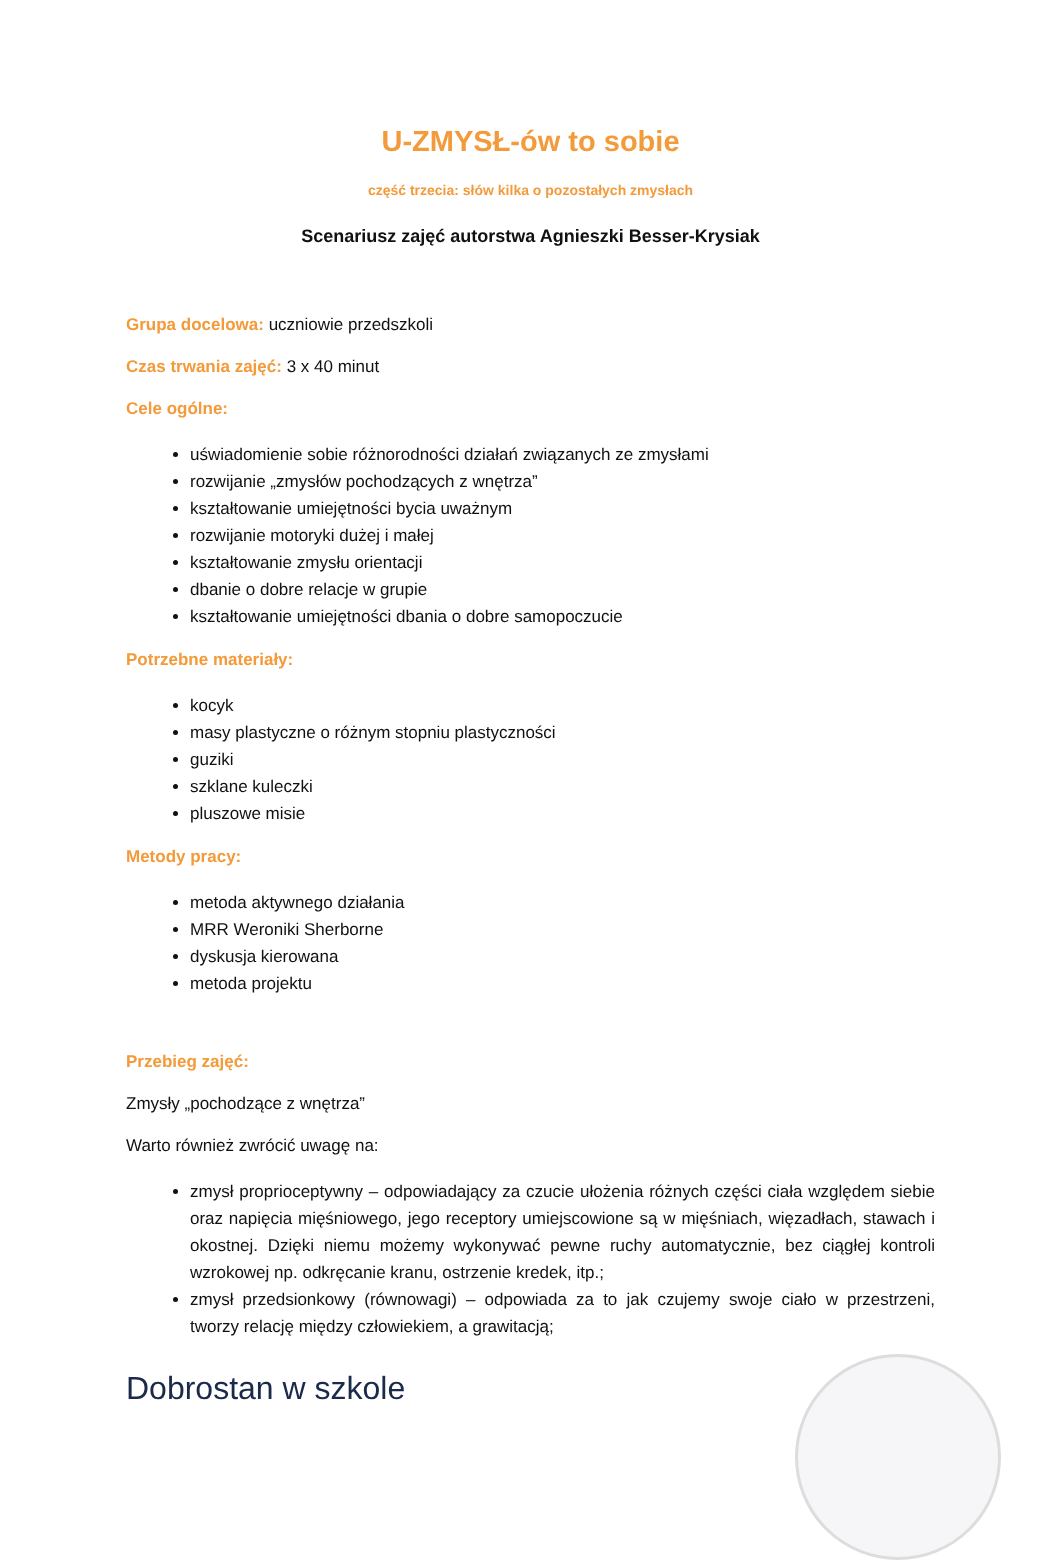U-ZMYSŁ-ów to sobie
część trzecia: słów kilka o pozostałych zmysłach
Scenariusz zajęć autorstwa Agnieszki Besser-Krysiak
Grupa docelowa: uczniowie przedszkoli
Czas trwania zajęć: 3 x 40 minut
Cele ogólne:
uświadomienie sobie różnorodności działań związanych ze zmysłami
rozwijanie „zmysłów pochodzących z wnętrza”
kształtowanie umiejętności bycia uważnym
rozwijanie motoryki dużej i małej
kształtowanie zmysłu orientacji
dbanie o dobre relacje w grupie
kształtowanie umiejętności dbania o dobre samopoczucie
Potrzebne materiały:
kocyk
masy plastyczne o różnym stopniu plastyczności
guziki
szklane kuleczki
pluszowe misie
Metody pracy:
metoda aktywnego działania
MRR Weroniki Sherborne
dyskusja kierowana
metoda projektu
Przebieg zajęć:
Zmysły „pochodzące z wnętrza”
Warto również zwrócić uwagę na:
zmysł proprioceptywny – odpowiadający za czucie ułożenia różnych części ciała względem siebie oraz napięcia mięśniowego, jego receptory umiejscowione są w mięśniach, więzadłach, stawach i okostnej. Dzięki niemu możemy wykonywać pewne ruchy automatycznie, bez ciągłej kontroli wzrokowej np. odkręcanie kranu, ostrzenie kredek, itp.;
zmysł przedsionkowy (równowagi) – odpowiada za to jak czujemy swoje ciało w przestrzeni, tworzy relację między człowiekiem, a grawitacją;
Dobrostan w szkole